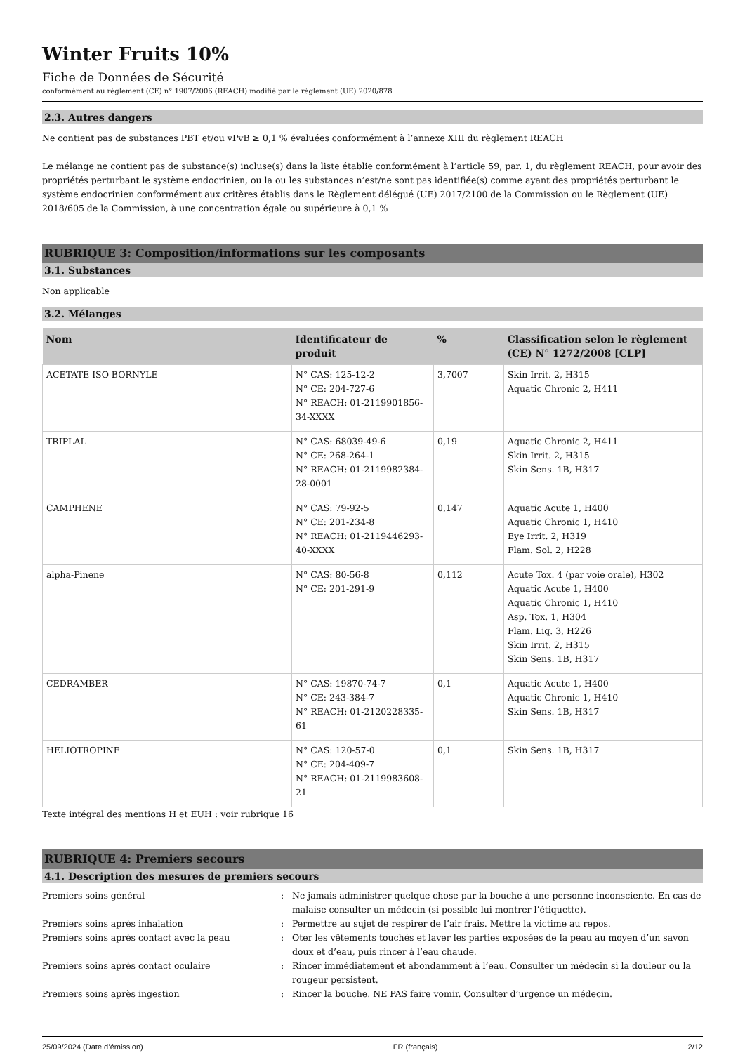Winter Fruits 10%
Fiche de Données de Sécurité
conformément au règlement (CE) n° 1907/2006 (REACH) modifié par le règlement (UE) 2020/878
2.3. Autres dangers
Ne contient pas de substances PBT et/ou vPvB ≥ 0,1 % évaluées conformément à l’annexe XIII du règlement REACH
Le mélange ne contient pas de substance(s) incluse(s) dans la liste établie conformément à l’article 59, par. 1, du règlement REACH, pour avoir des propriétés perturbant le système endocrinien, ou la ou les substances n’est/ne sont pas identifiée(s) comme ayant des propriétés perturbant le système endocrinien conformément aux critères établis dans le Règlement délégué (UE) 2017/2100 de la Commission ou le Règlement (UE) 2018/605 de la Commission, à une concentration égale ou supérieure à 0,1 %
RUBRIQUE 3: Composition/informations sur les composants
3.1. Substances
Non applicable
3.2. Mélanges
| Nom | Identificateur de produit | % | Classification selon le règlement (CE) N° 1272/2008 [CLP] |
| --- | --- | --- | --- |
| ACETATE ISO BORNYLE | N° CAS: 125-12-2 N° CE: 204-727-6 N° REACH: 01-2119901856-34-XXXX | 3,7007 | Skin Irrit. 2, H315 Aquatic Chronic 2, H411 |
| TRIPLAL | N° CAS: 68039-49-6 N° CE: 268-264-1 N° REACH: 01-2119982384-28-0001 | 0,19 | Aquatic Chronic 2, H411 Skin Irrit. 2, H315 Skin Sens. 1B, H317 |
| CAMPHENE | N° CAS: 79-92-5 N° CE: 201-234-8 N° REACH: 01-2119446293-40-XXXX | 0,147 | Aquatic Acute 1, H400 Aquatic Chronic 1, H410 Eye Irrit. 2, H319 Flam. Sol. 2, H228 |
| alpha-Pinene | N° CAS: 80-56-8 N° CE: 201-291-9 | 0,112 | Acute Tox. 4 (par voie orale), H302 Aquatic Acute 1, H400 Aquatic Chronic 1, H410 Asp. Tox. 1, H304 Flam. Liq. 3, H226 Skin Irrit. 2, H315 Skin Sens. 1B, H317 |
| CEDRAMBER | N° CAS: 19870-74-7 N° CE: 243-384-7 N° REACH: 01-2120228335-61 | 0,1 | Aquatic Acute 1, H400 Aquatic Chronic 1, H410 Skin Sens. 1B, H317 |
| HELIOTROPINE | N° CAS: 120-57-0 N° CE: 204-409-7 N° REACH: 01-2119983608-21 | 0,1 | Skin Sens. 1B, H317 |
Texte intégral des mentions H et EUH : voir rubrique 16
RUBRIQUE 4: Premiers secours
4.1. Description des mesures de premiers secours
Premiers soins général
:
Ne jamais administrer quelque chose par la bouche à une personne inconsciente. En cas de malaise consulter un médecin (si possible lui montrer l’étiquette).
Premiers soins après inhalation
:
Permettre au sujet de respirer de l’air frais. Mettre la victime au repos.
Premiers soins après contact avec la peau
:
Oter les vêtements touchés et laver les parties exposées de la peau au moyen d’un savon doux et d’eau, puis rincer à l’eau chaude.
Premiers soins après contact oculaire
:
Rincer immédiatement et abondamment à l’eau. Consulter un médecin si la douleur ou la rougeur persistent.
Premiers soins après ingestion
:
Rincer la bouche. NE PAS faire vomir. Consulter d’urgence un médecin.
25/09/2024 (Date d’émission) FR (français) 2/12